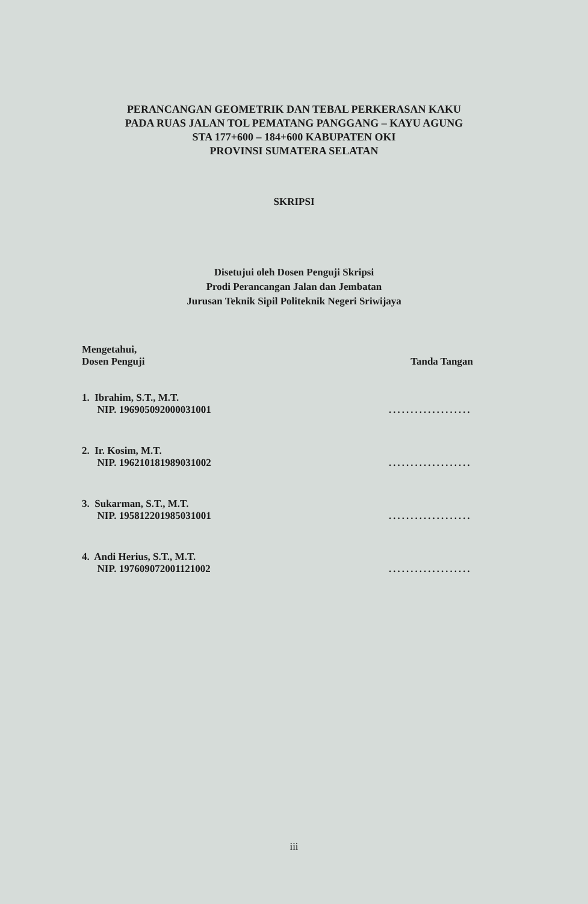PERANCANGAN GEOMETRIK DAN TEBAL PERKERASAN KAKU
PADA RUAS JALAN TOL PEMATANG PANGGANG – KAYU AGUNG
STA 177+600 – 184+600 KABUPATEN OKI
PROVINSI SUMATERA SELATAN
SKRIPSI
Disetujui oleh Dosen Penguji Skripsi
Prodi Perancangan Jalan dan Jembatan
Jurusan Teknik Sipil Politeknik Negeri Sriwijaya
Mengetahui,
Dosen Penguji
Tanda Tangan
1. Ibrahim, S.T., M.T.
NIP. 196905092000031001
...................
2. Ir. Kosim, M.T.
NIP. 196210181989031002
...................
3. Sukarman, S.T., M.T.
NIP. 195812201985031001
...................
4. Andi Herius, S.T., M.T.
NIP. 197609072001121002
...................
iii